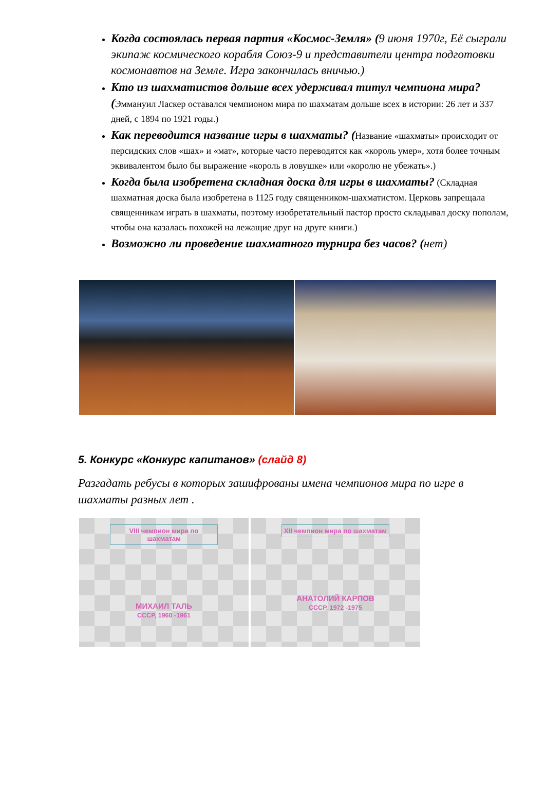Когда состоялась первая партия «Космос-Земля» (9 июня 1970г, Её сыграли экипаж космического корабля Союз-9 и представители центра подготовки космонавтов на Земле. Игра закончилась вничью.)
Кто из шахматистов дольше всех удерживал титул чемпиона мира? (Эммануил Ласкер оставался чемпионом мира по шахматам дольше всех в истории: 26 лет и 337 дней, с 1894 по 1921 годы.)
Как переводится название игры в шахматы? (Название «шахматы» происходит от персидских слов «шах» и «мат», которые часто переводятся как «король умер», хотя более точным эквивалентом было бы выражение «король в ловушке» или «королю не убежать».)
Когда была изобретена складная доска для игры в шахматы? (Складная шахматная доска была изобретена в 1125 году священником-шахматистом. Церковь запрещала священникам играть в шахматы, поэтому изобретательный пастор просто складывал доску пополам, чтобы она казалась похожей на лежащие друг на друге книги.)
Возможно ли проведение шахматного турнира без часов? (нет)
5. Конкурс «Конкурс капитанов» (слайд 8)
Разгадать ребусы в которых зашифрованы имена чемпионов мира по игре в шахматы разных лет .
VIII чемпион мира по шахматам
МИХАИЛ ТАЛЬ
СССР, 1960 -1961
XII чемпион мира по шахматам
АНАТОЛИЙ КАРПОВ
СССР, 1972 -1975